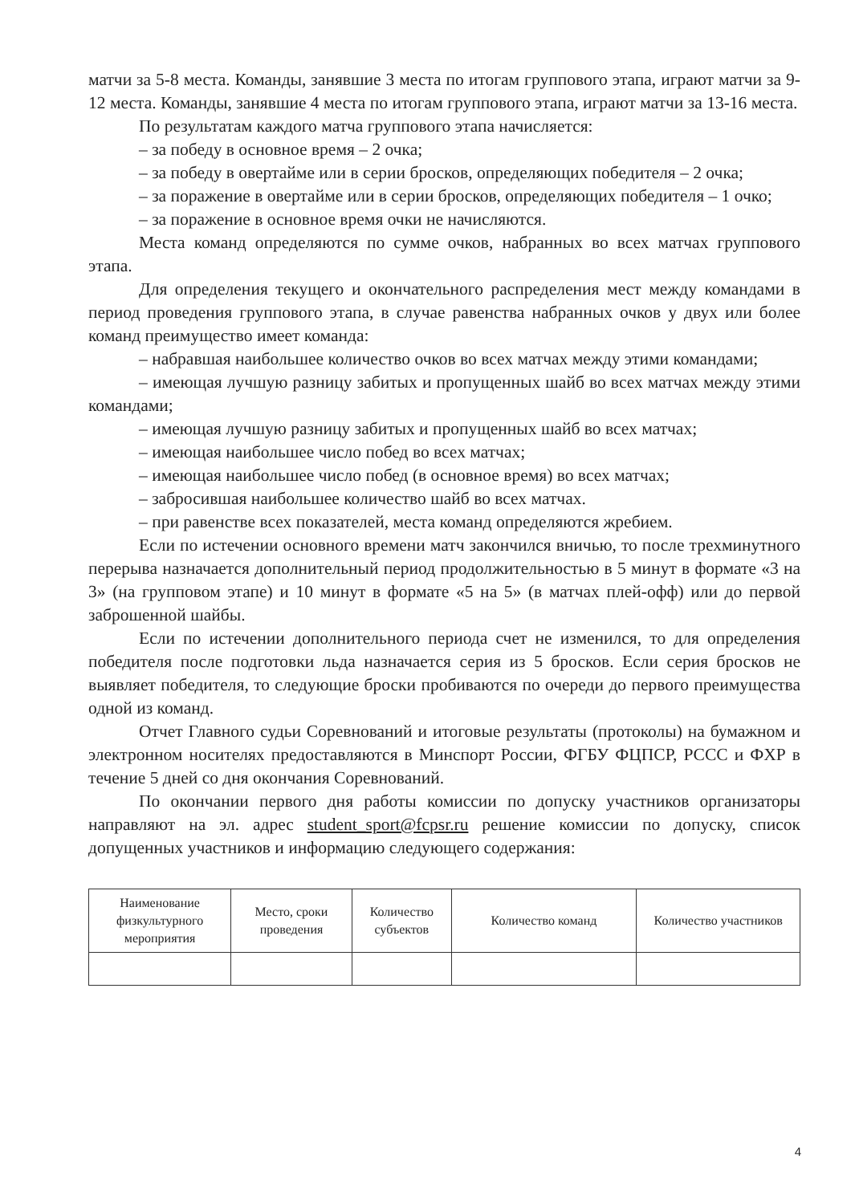матчи за 5-8 места. Команды, занявшие 3 места по итогам группового этапа, играют матчи за 9-12 места. Команды, занявшие 4 места по итогам группового этапа, играют матчи за 13-16 места.
По результатам каждого матча группового этапа начисляется:
– за победу в основное время – 2 очка;
– за победу в овертайме или в серии бросков, определяющих победителя – 2 очка;
– за поражение в овертайме или в серии бросков, определяющих победителя – 1 очко;
– за поражение в основное время очки не начисляются.
Места команд определяются по сумме очков, набранных во всех матчах группового этапа.
Для определения текущего и окончательного распределения мест между командами в период проведения группового этапа, в случае равенства набранных очков у двух или более команд преимущество имеет команда:
– набравшая наибольшее количество очков во всех матчах между этими командами;
– имеющая лучшую разницу забитых и пропущенных шайб во всех матчах между этими командами;
– имеющая лучшую разницу забитых и пропущенных шайб во всех матчах;
– имеющая наибольшее число побед во всех матчах;
– имеющая наибольшее число побед (в основное время) во всех матчах;
– забросившая наибольшее количество шайб во всех матчах.
– при равенстве всех показателей, места команд определяются жребием.
Если по истечении основного времени матч закончился вничью, то после трехминутного перерыва назначается дополнительный период продолжительностью в 5 минут в формате «3 на 3» (на групповом этапе) и 10 минут в формате «5 на 5» (в матчах плей-офф) или до первой заброшенной шайбы.
Если по истечении дополнительного периода счет не изменился, то для определения победителя после подготовки льда назначается серия из 5 бросков. Если серия бросков не выявляет победителя, то следующие броски пробиваются по очереди до первого преимущества одной из команд.
Отчет Главного судьи Соревнований и итоговые результаты (протоколы) на бумажном и электронном носителях предоставляются в Минспорт России, ФГБУ ФЦПСР, РССС и ФХР в течение 5 дней со дня окончания Соревнований.
По окончании первого дня работы комиссии по допуску участников организаторы направляют на эл. адрес student_sport@fcpsr.ru решение комиссии по допуску, список допущенных участников и информацию следующего содержания:
| Наименование физкультурного мероприятия | Место, сроки проведения | Количество субъектов | Количество команд | Количество участников |
| --- | --- | --- | --- | --- |
4